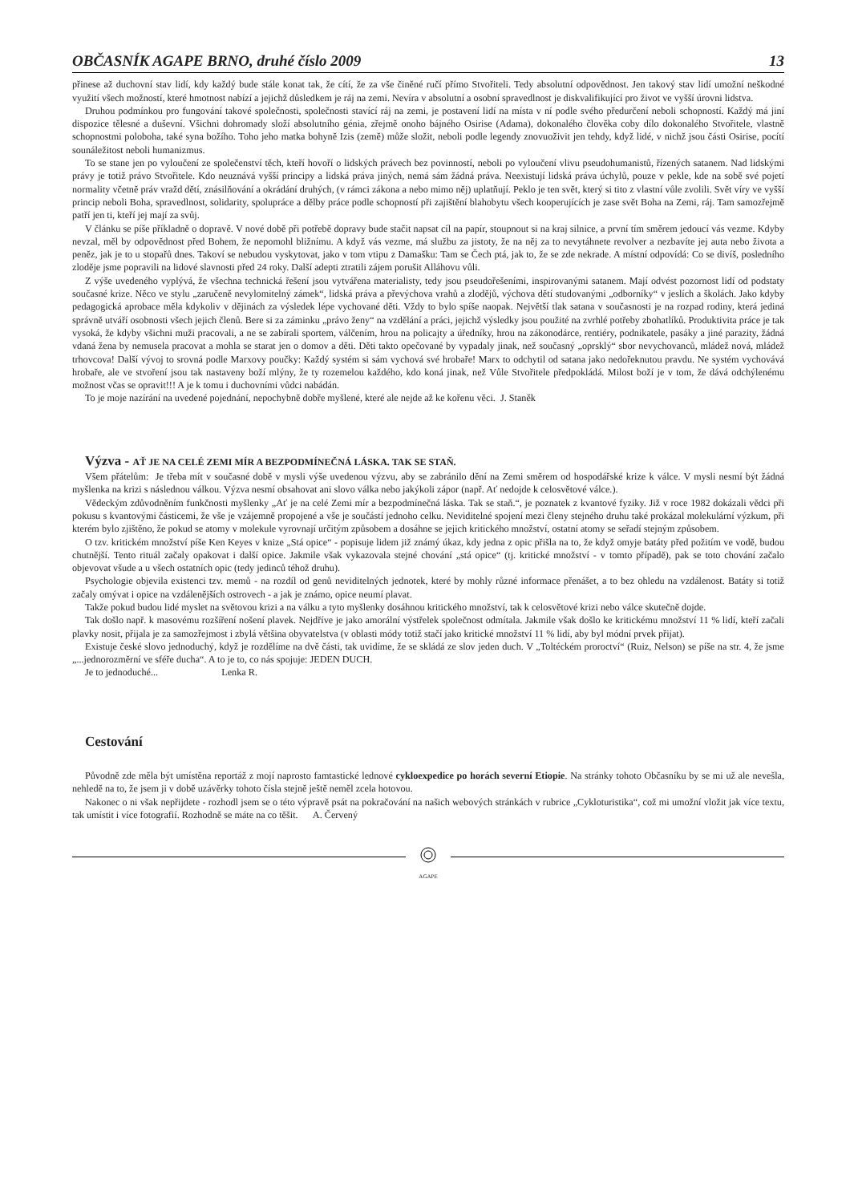OBČASNÍK AGAPE BRNO, druhé číslo 2009 13
přinese až duchovní stav lidí, kdy každý bude stále konat tak, že cítí, že za vše činěné ručí přímo Stvořiteli. Tedy absolutní odpovědnost. Jen takový stav lidí umožní neškodné využití všech možností, které hmotnost nabízí a jejichž důsledkem je ráj na zemi. Nevíra v absolutní a osobní spravedlnost je diskvalifikující pro život ve vyšší úrovni lidstva.
Druhou podmínkou pro fungování takové společnosti, společnosti stavící ráj na zemi, je postavení lidí na místa v ní podle svého předurčení neboli schopností. Každý má jiní dispozice tělesné a duševní. Všichni dohromady složí absolutního génia, zřejmě onoho bájného Osirise (Adama), dokonalého člověka coby dílo dokonalého Stvořitele, vlastně schopnostmi poloboha, také syna božího. Toho jeho matka bohyně Izis (země) může složit, neboli podle legendy znovuoživit jen tehdy, když lidé, v nichž jsou části Osirise, pocítí sounáležitost neboli humanizmus.
To se stane jen po vyloučení ze společenství těch, kteří hovoří o lidských právech bez povinností, neboli po vyloučení vlivu pseudohumanistů, řízených satanem. Nad lidskými právy je totiž právo Stvořitele. Kdo neuznává vyšší principy a lidská práva jiných, nemá sám žádná práva. Neexistují lidská práva úchylů, pouze v pekle, kde na sobě své pojetí normality včetně práv vražd dětí, znásilňování a okrádání druhých, (v rámci zákona a nebo mimo něj) uplatňují. Peklo je ten svět, který si tito z vlastní vůle zvolili. Svět víry ve vyšší princip neboli Boha, spravedlnost, solidarity, spolupráce a dělby práce podle schopností při zajištění blahobytu všech kooperujících je zase svět Boha na Zemi, ráj. Tam samozřejmě patří jen ti, kteří jej mají za svůj.
V článku se píše příkladně o dopravě. V nové době při potřebě dopravy bude stačit napsat cíl na papír, stoupnout si na kraj silnice, a první tím směrem jedoucí vás vezme. Kdyby nevzal, měl by odpovědnost před Bohem, že nepomohl bližnímu. A když vás vezme, má službu za jistoty, že na něj za to nevytáhnete revolver a nezbavíte jej auta nebo života a peněz, jak je to u stopařů dnes. Takoví se nebudou vyskytovat, jako v tom vtipu z Damašku: Tam se Čech ptá, jak to, že se zde nekrade. A místní odpovídá: Co se divíš, posledního zloděje jsme popravili na lidové slavnosti před 24 roky. Další adepti ztratili zájem porušit Alláhovu vůli.
Z výše uvedeného vyplývá, že všechna technická řešení jsou vytvářena materialisty, tedy jsou pseudořešeními, inspirovanými satanem. Mají odvést pozornost lidí od podstaty současné krize. Něco ve stylu „zaručeně nevylomitelný zámek“, lidská práva a převýchova vrahů a zlodějů, výchova dětí studovanými „odborníky“ v jeslích a školách. Jako kdyby pedagogická aprobace měla kdykoliv v dějinách za výsledek lépe vychované děti. Vždy to bylo spíše naopak. Největší tlak satana v současnosti je na rozpad rodiny, která jediná správně utváří osobnosti všech jejich členů. Bere si za záminku „právo ženy“ na vzdělání a práci, jejichž výsledky jsou použité na zvrhlé potřeby zbohatlíků. Produktivita práce je tak vysoká, že kdyby všichni muži pracovali, a ne se zabírali sportem, válčením, hrou na policajty a úředníky, hrou na zákonodárce, rentiéry, podnikatele, pasáky a jiné parazity, žádná vdaná žena by nemusela pracovat a mohla se starat jen o domov a děti. Děti takto opečované by vypadaly jinak, než současný „oprsklý“ sbor nevychovanců, mládež nová, mládež trhovcova! Další vývoj to srovná podle Marxovy poučky: Každý systém si sám vychová své hrobaře! Marx to odchytil od satana jako nedořeknutou pravdu. Ne systém vychovává hrobaře, ale ve stvoření jsou tak nastaveny boží mlýny, že ty rozemelou každého, kdo koná jinak, než Vůle Stvořitele předpokládá. Milost boží je v tom, že dává odchýlenému možnost včas se opravit!!! A je k tomu i duchovními vůdci nabádán.
To je moje nazírání na uvedené pojednání, nepochybně dobře myšlené, které ale nejde až ke kořenu věci. J. Staněk
Výzva - AŤ JE NA CELÉ ZEMI MÍR A BEZPODMÍNEČNÁ LÁSKA. TAK SE STAŇ.
Všem přátelům: Je třeba mít v současné době v mysli výše uvedenou výzvu, aby se zabránilo dění na Zemi směrem od hospodářské krize k válce. V mysli nesmí být žádná myšlenka na krizi s následnou válkou. Výzva nesmí obsahovat ani slovo válka nebo jakýkoli zápor (např. Ať nedojde k celosvětové válce.).
Vědeckým zdůvodněním funkčnosti myšlenky „Ať je na celé Zemi mír a bezpodmínečná láska. Tak se staň.“, je poznatek z kvantové fyziky. Již v roce 1982 dokázali vědci při pokusu s kvantovými částicemi, že vše je vzájemně propojené a vše je součástí jednoho celku. Neviditelné spojení mezi členy stejného druhu také prokázal molekulární výzkum, při kterém bylo zjištěno, že pokud se atomy v molekule vyrovnají určitým způsobem a dosáhne se jejich kritického množství, ostatní atomy se seřadí stejným způsobem.
O tzv. kritickém množství píše Ken Keyes v knize „Stá opice“ - popisuje lidem již známý úkaz, kdy jedna z opic přišla na to, že když omyje batáty před požitím ve vodě, budou chutnější. Tento rituál začaly opakovat i další opice. Jakmile však vykazovala stejné chování „stá opice“ (tj. kritické množství - v tomto případě), pak se toto chování začalo objevovat všude a u všech ostatních opic (tedy jedinců téhož druhu).
Psychologie objevila existenci tzv. memů - na rozdíl od genů neviditelných jednotek, které by mohly různé informace přenášet, a to bez ohledu na vzdálenost. Batáty si totiž začaly omývat i opice na vzdálenějších ostrovech - a jak je známo, opice neumí plavat.
Takže pokud budou lidé myslet na světovou krizi a na válku a tyto myšlenky dosáhnou kritického množství, tak k celosvětové krizi nebo válce skutečně dojde.
Tak došlo např. k masovému rozšíření nošení plavek. Nejdříve je jako amorální výstřelek společnost odmítala. Jakmile však došlo ke kritickému množství 11 % lidí, kteří začali plavky nosit, přijala je za samozřejmost i zbylá většina obyvatelstva (v oblasti módy totiž stačí jako kritické množství 11 % lidí, aby byl módní prvek přijat).
Existuje české slovo jednoduchý, když je rozdělíme na dvě části, tak uvidíme, že se skládá ze slov jeden duch. V „Toltéckém proroctví“ (Ruiz, Nelson) se píše na str. 4, že jsme „...jednorozměrní ve sféře ducha“. A to je to, co nás spojuje: JEDEN DUCH.
Je to jednoduché... Lenka R.
Cestování
Původně zde měla být umístěna reportáž z mojí naprosto famtastické lednové cykloexpedice po horách severní Etiopie. Na stránky tohoto Občasníku by se mi už ale nevešla, nehledě na to, že jsem ji v době uzávěrky tohoto čísla stejně ještě neměl zcela hotovou.
Nakonec o ni však nepřijdete - rozhodl jsem se o této výpravě psát na pokračování na našich webových stránkách v rubrice „Cykloturistika“, což mi umožní vložit jak více textu, tak umístit i více fotografií. Rozhodně se máte na co těšit. A. Červený
AGAPE